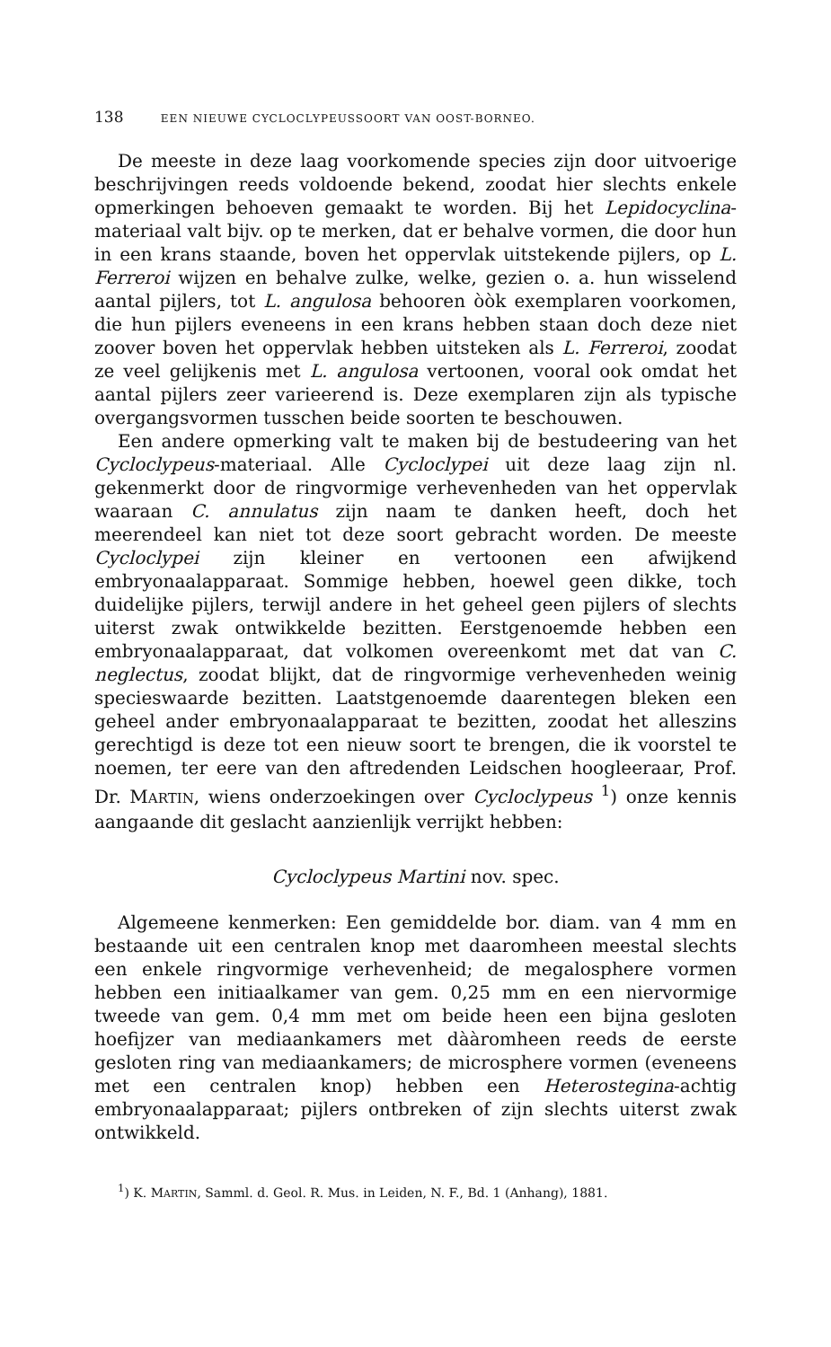138 EEN NIEUWE CYCLOCLYPEUSSOORT VAN OOST-BORNEO.
De meeste in deze laag voorkomende species zijn door uitvoerige beschrijvingen reeds voldoende bekend, zoodat hier slechts enkele opmerkingen behoeven gemaakt te worden. Bij het Lepidocyclina-materiaal valt bijv. op te merken, dat er behalve vormen, die door hun in een krans staande, boven het oppervlak uitstekende pijlers, op L. Ferreroi wijzen en behalve zulke, welke, gezien o. a. hun wisselend aantal pijlers, tot L. angulosa behooren òòk exemplaren voorkomen, die hun pijlers eveneens in een krans hebben staan doch deze niet zoover boven het oppervlak hebben uitsteken als L. Ferreroi, zoodat ze veel gelijkenis met L. angulosa vertoonen, vooral ook omdat het aantal pijlers zeer varieerend is. Deze exemplaren zijn als typische overgangsvormen tusschen beide soorten te beschouwen.
Een andere opmerking valt te maken bij de bestudeering van het Cycloclypeus-materiaal. Alle Cycloclypei uit deze laag zijn nl. gekenmerkt door de ringvormige verhevenheden van het oppervlak waaraan C. annulatus zijn naam te danken heeft, doch het meerendeel kan niet tot deze soort gebracht worden. De meeste Cycloclypei zijn kleiner en vertoonen een afwijkend embryonaalapparaat. Sommige hebben, hoewel geen dikke, toch duidelijke pijlers, terwijl andere in het geheel geen pijlers of slechts uiterst zwak ontwikkelde bezitten. Eerstgenoemde hebben een embryonaalapparaat, dat volkomen overeenkomt met dat van C. neglectus, zoodat blijkt, dat de ringvormige verhevenheden weinig specieswaarde bezitten. Laatstgenoemde daarentegen bleken een geheel ander embryonaalapparaat te bezitten, zoodat het alleszins gerechtigd is deze tot een nieuw soort te brengen, die ik voorstel te noemen, ter eere van den aftredenden Leidschen hoogleeraar, Prof. Dr. MARTIN, wiens onderzoekingen over Cycloclypeus <sup>1</sup>) onze kennis aangaande dit geslacht aanzienlijk verrijkt hebben:
Cycloclypeus Martini nov. spec.
Algemeene kenmerken: Een gemiddelde bor. diam. van 4 mm en bestaande uit een centralen knop met daaromheen meestal slechts een enkele ringvormige verhevenheid; de megalosphere vormen hebben een initiaalkamer van gem. 0,25 mm en een niervormige tweede van gem. 0,4 mm met om beide heen een bijna gesloten hoefijzer van mediaankamers met dààromheen reeds de eerste gesloten ring van mediaankamers; de microsphere vormen (eveneens met een centralen knop) hebben een Heterostegina-achtig embryonaalapparaat; pijlers ontbreken of zijn slechts uiterst zwak ontwikkeld.
<sup>1</sup>) K. MARTIN, Samml. d. Geol. R. Mus. in Leiden, N. F., Bd. 1 (Anhang), 1881.